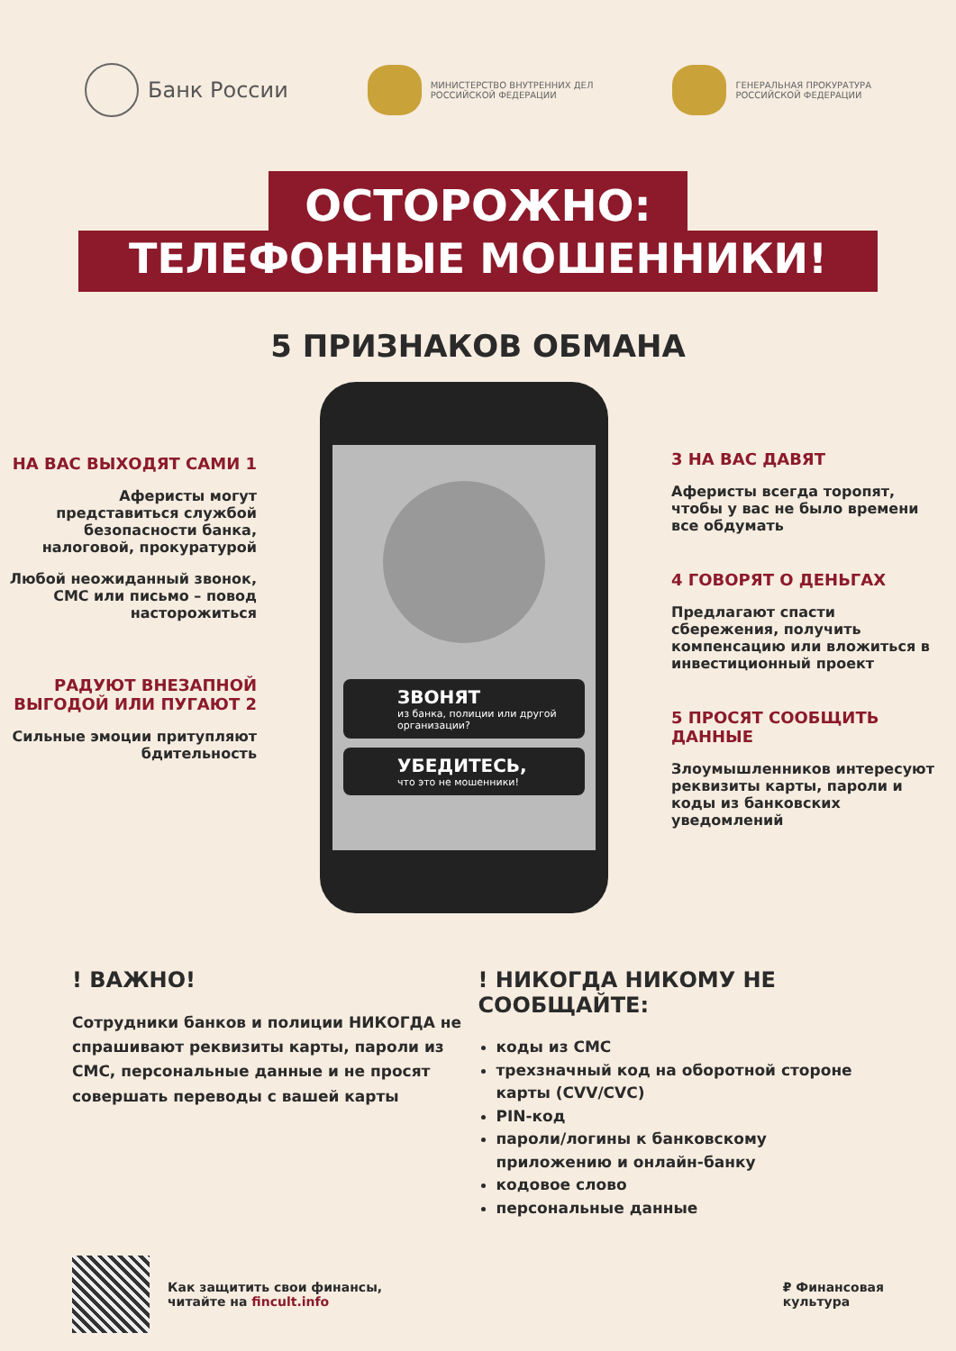Банк России
МИНИСТЕРСТВО ВНУТРЕННИХ ДЕЛ
РОССИЙСКОЙ ФЕДЕРАЦИИ
ГЕНЕРАЛЬНАЯ ПРОКУРАТУРА
РОССИЙСКОЙ ФЕДЕРАЦИИ
ОСТОРОЖНО:
ТЕЛЕФОННЫЕ МОШЕННИКИ!
5 ПРИЗНАКОВ ОБМАНА
НА ВАС ВЫХОДЯТ САМИ 1
Аферисты могут представиться службой безопасности банка, налоговой, прокуратурой
Любой неожиданный звонок, СМС или письмо – повод насторожиться
РАДУЮТ ВНЕЗАПНОЙ ВЫГОДОЙ ИЛИ ПУГАЮТ 2
Сильные эмоции притупляют бдительность
ЗВОНЯТ
из банка, полиции или другой организации?
УБЕДИТЕСЬ,
что это не мошенники!
3 НА ВАС ДАВЯТ
Аферисты всегда торопят, чтобы у вас не было времени все обдумать
4 ГОВОРЯТ О ДЕНЬГАХ
Предлагают спасти сбережения, получить компенсацию или вложиться в инвестиционный проект
5 ПРОСЯТ СООБЩИТЬ ДАННЫЕ
Злоумышленников интересуют реквизиты карты, пароли и коды из банковских уведомлений
! ВАЖНО!
Сотрудники банков и полиции НИКОГДА не спрашивают реквизиты карты, пароли из СМС, персональные данные и не просят совершать переводы с вашей карты
! НИКОГДА НИКОМУ НЕ СООБЩАЙТЕ:
коды из СМС
трехзначный код на оборотной стороне карты (CVV/CVC)
PIN-код
пароли/логины к банковскому приложению и онлайн-банку
кодовое слово
персональные данные
Как защитить свои финансы,
читайте на fincult.info
₽ Финансовая
культура